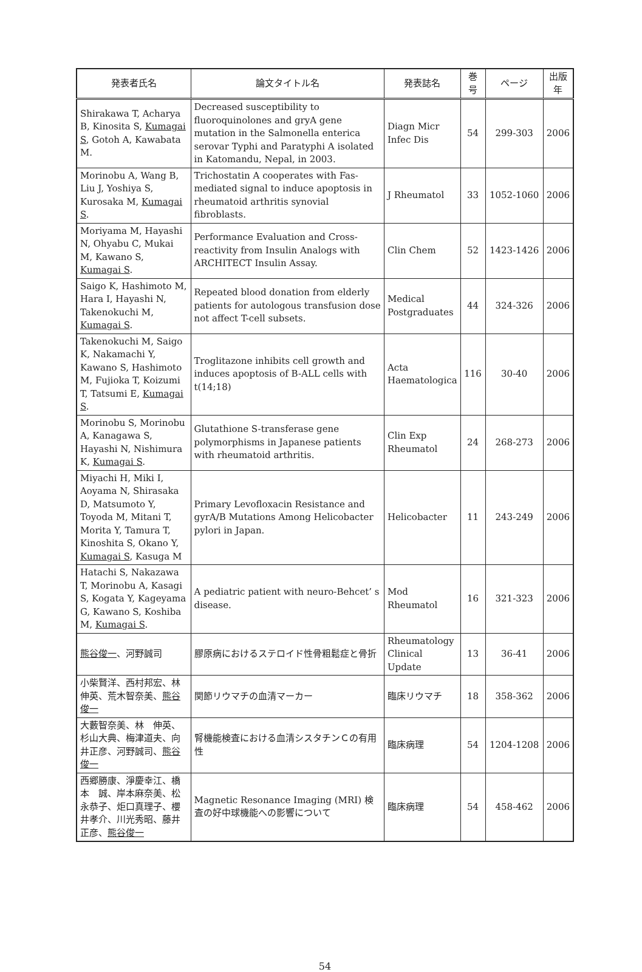| 発表者氏名 | 論文タイトル名 | 発表誌名 | 巻号 | ページ | 出版年 |
| --- | --- | --- | --- | --- | --- |
| Shirakawa T, Acharya B, Kinosita S, Kumagai S , Gotoh A, Kawabata M. | Decreased susceptibility to fluoroquinolones and gryA gene mutation in the Salmonella enterica serovar Typhi and Paratyphi A isolated in Katomandu, Nepal, in 2003. | Diagn Micr Infec Dis | 54 | 299-303 | 2006 |
| Morinobu A, Wang B, Liu J, Yoshiya S, Kurosaka M, Kumagai S . | Trichostatin A cooperates with Fas-mediated signal to induce apoptosis in rheumatoid arthritis synovial fibroblasts. | J Rheumatol | 33 | 1052-1060 | 2006 |
| Moriyama M, Hayashi N, Ohyabu C, Mukai M, Kawano S, Kumagai S . | Performance Evaluation and Cross-reactivity from Insulin Analogs with ARCHITECT Insulin Assay. | Clin Chem | 52 | 1423-1426 | 2006 |
| Saigo K, Hashimoto M, Hara I, Hayashi N, Takenokuchi M, Kumagai S . | Repeated blood donation from elderly patients for autologous transfusion dose not affect T-cell subsets. | Medical Postgraduates | 44 | 324-326 | 2006 |
| Takenokuchi M, Saigo K, Nakamachi Y, Kawano S, Hashimoto M, Fujioka T, Koizumi T, Tatsumi E, Kumagai S . | Troglitazone inhibits cell growth and induces apoptosis of B-ALL cells with t(14;18) | Acta Haematologica | 116 | 30-40 | 2006 |
| Morinobu S, Morinobu A, Kanagawa S, Hayashi N, Nishimura K, Kumagai S . | Glutathione S-transferase gene polymorphisms in Japanese patients with rheumatoid arthritis. | Clin Exp Rheumatol | 24 | 268-273 | 2006 |
| Miyachi H, Miki I, Aoyama N, Shirasaka D, Matsumoto Y, Toyoda M, Mitani T, Morita Y, Tamura T, Kinoshita S, Okano Y, Kumagai S , Kasuga M | Primary Levofloxacin Resistance and gyrA/B Mutations Among Helicobacter pylori in Japan. | Helicobacter | 11 | 243-249 | 2006 |
| Hatachi S, Nakazawa T, Morinobu A, Kasagi S, Kogata Y, Kageyama G, Kawano S, Koshiba M, Kumagai S . | A pediatric patient with neuro-Behcet’ s disease. | Mod Rheumatol | 16 | 321-323 | 2006 |
| 熊谷俊一 、河野誠司 | 膠原病におけるステロイド性骨粗鬆症と骨折 | Rheumatology Clinical Update | 13 | 36-41 | 2006 |
| 小柴賢洋、西村邦宏、林 伸英、荒木智奈美、 熊谷俊一 | 関節リウマチの血清マーカー | 臨床リウマチ | 18 | 358-362 | 2006 |
| 大藪智奈美、林 伸英、杉山大典、梅津道夫、向井正彦、河野誠司、 熊谷俊一 | 腎機能検査における血清シスタチンＣの有用性 | 臨床病理 | 54 | 1204-1208 | 2006 |
| 西郷勝康、淨慶幸江、橋本 誠、岸本麻奈美、松永恭子、炬口真理子、櫻井孝介、川光秀昭、藤井正彦、 熊谷俊一 | Magnetic Resonance Imaging (MRI) 検査の好中球機能への影響について | 臨床病理 | 54 | 458-462 | 2006 |
54